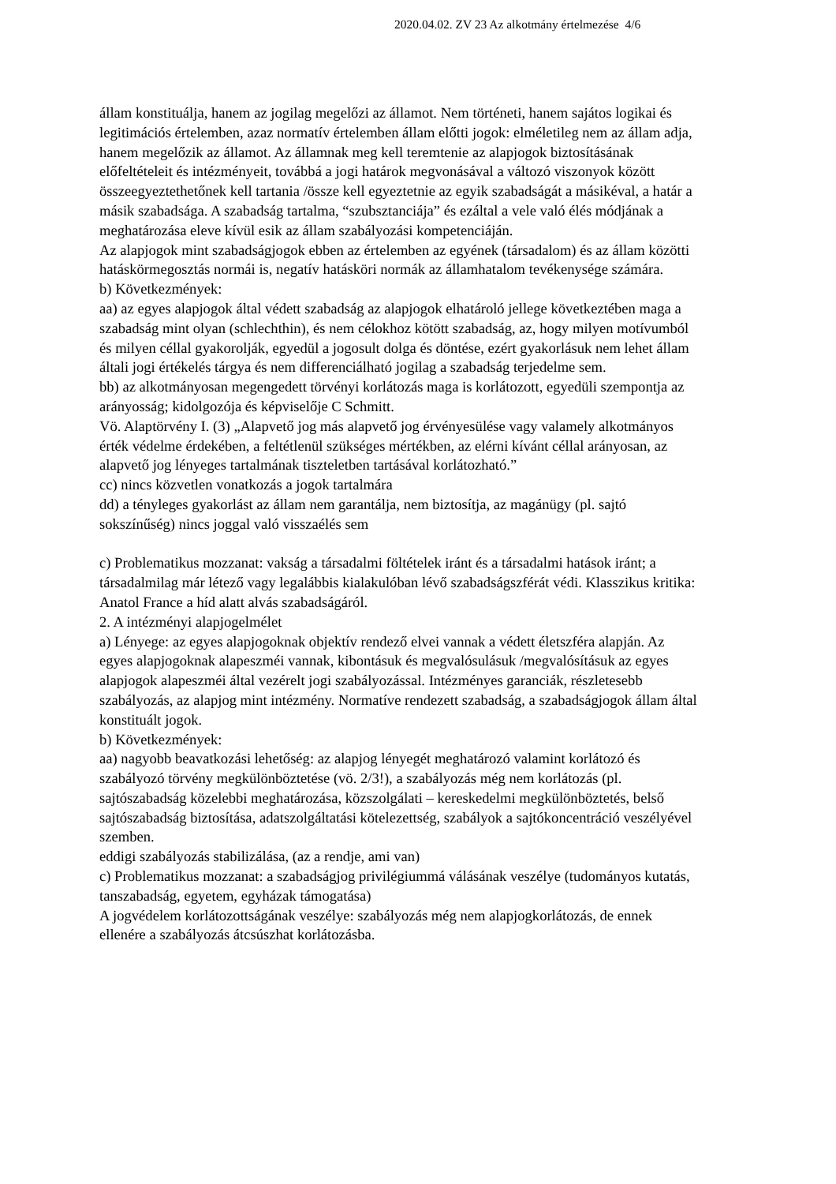2020.04.02. ZV 23 Az alkotmány értelmezése 4/6
állam konstituálja, hanem az jogilag megelőzi az államot. Nem történeti, hanem sajátos logikai és legitimációs értelemben, azaz normatív értelemben állam előtti jogok: elméletileg nem az állam adja, hanem megelőzik az államot. Az államnak meg kell teremtenie az alapjogok biztosításának előfeltételeit és intézményeit, továbbá a jogi határok megvonásával a változó viszonyok között összeegyeztethetőnek kell tartania /össze kell egyeztetnie az egyik szabadságát a másikéval, a határ a másik szabadsága. A szabadság tartalma, “szubsztanciája” és ezáltal a vele való élés módjának a meghatározása eleve kívül esik az állam szabályozási kompetenciáján.
Az alapjogok mint szabadságjogok ebben az értelemben az egyének (társadalom) és az állam közötti hatáskörmegosztás normái is, negatív hatásköri normák az államhatalom tevékenysége számára.
b) Következmények:
aa) az egyes alapjogok által védett szabadság az alapjogok elhatároló jellege következtében maga a szabadság mint olyan (schlechthin), és nem célokhoz kötött szabadság, az, hogy milyen motívumból és milyen céllal gyakorolják, egyedül a jogosult dolga és döntése, ezért gyakorlásuk nem lehet állam általi jogi értékelés tárgya és nem differenciálható jogilag a szabadság terjedelme sem.
bb) az alkotmányosan megengedett törvényi korlátozás maga is korlátozott, egyedüli szempontja az arányosság; kidolgozója és képviselője C Schmitt.
Vö. Alaptörvény I. (3) „Alapvető jog más alapvető jog érvényesülése vagy valamely alkotmányos érték védelme érdekében, a feltétlenül szükséges mértékben, az elérni kívánt céllal arányosan, az alapvető jog lényeges tartalmának tiszteletben tartásával korlátozható.”
cc) nincs közvetlen vonatkozás a jogok tartalmára
dd) a tényleges gyakorlást az állam nem garantálja, nem biztosítja, az magánügy (pl. sajtó sokszínűség) nincs joggal való visszaélés sem
c) Problematikus mozzanat: vakság a társadalmi föltételek iránt és a társadalmi hatások iránt; a társadalmilag már létező vagy legalábbis kialakulóban lévő szabadságszférát védi. Klasszikus kritika: Anatol France a híd alatt alvás szabadságáról.
2. A intézményi alapjogelmélet
a) Lényege: az egyes alapjogoknak objektív rendező elvei vannak a védett életszféra alapján. Az egyes alapjogoknak alapeszméi vannak, kibontásuk és megvalósulásuk /megvalósításuk az egyes alapjogok alapeszméi által vezérelt jogi szabályozással. Intézményes garanciák, részletesebb szabályozás, az alapjog mint intézmény. Normatíve rendezett szabadság, a szabadságjogok állam által konstituált jogok.
b) Következmények:
aa) nagyobb beavatkozási lehetőség: az alapjog lényegét meghatározó valamint korlátozó és szabályozó törvény megkülönböztetése (vö. 2/3!), a szabályozás még nem korlátozás (pl. sajtószabadság közelebbi meghatározása, közszolgálati – kereskedelmi megkülönböztetés, belső sajtószabadság biztosítása, adatszolgáltatási kötelezettség, szabályok a sajtókoncentráció veszélyével szemben.
eddigi szabályozás stabilizálása, (az a rendje, ami van)
c) Problematikus mozzanat: a szabadságjog privilégiummá válásának veszélye (tudományos kutatás, tanszabadság, egyetem, egyházak támogatása)
A jogvédelem korlátozottságának veszélye: szabályozás még nem alapjogkorlátozás, de ennek ellenére a szabályozás átcsúszhat korlátozásba.